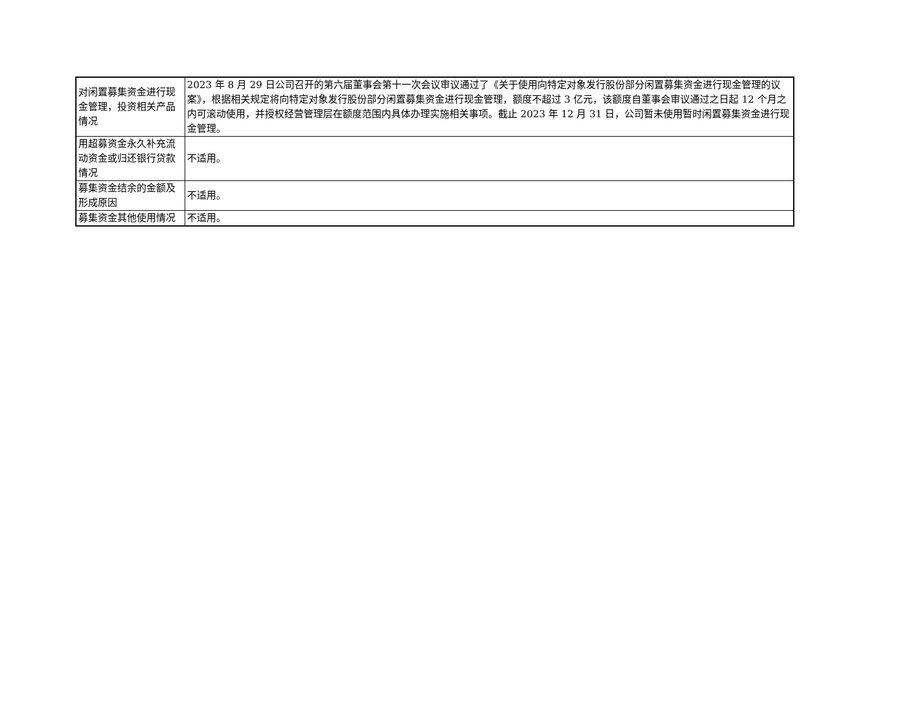| 对闲置募集资金进行现金管理，投资相关产品情况 | 2023 年 8 月 29 日公司召开的第六届董事会第十一次会议审议通过了《关于使用向特定对象发行股份部分闲置募集资金进行现金管理的议案》，根据相关规定将向特定对象发行股份部分闲置募集资金进行现金管理，额度不超过 3 亿元，该额度自董事会审议通过之日起 12 个月之内可滚动使用，并授权经营管理层在额度范围内具体办理实施相关事项。截止 2023 年 12 月 31 日，公司暂未使用暂时闲置募集资金进行现金管理。 |
| 用超募资金永久补充流动资金或归还银行贷款情况 | 不适用。 |
| 募集资金结余的金额及形成原因 | 不适用。 |
| 募集资金其他使用情况 | 不适用。 |